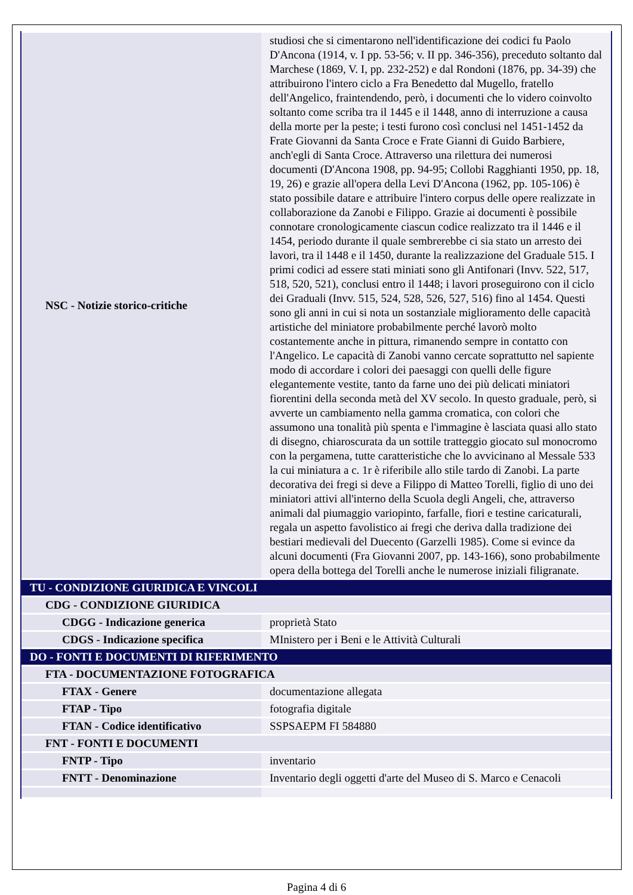| NSC - Notizie storico-critiche | studiosi che si cimentarono nell'identificazione dei codici fu Paolo D'Ancona (1914, v. I pp. 53-56; v. II pp. 346-356), preceduto soltanto dal Marchese (1869, V. I, pp. 232-252) e dal Rondoni (1876, pp. 34-39) che attribuirono l'intero ciclo a Fra Benedetto dal Mugello, fratello dell'Angelico, fraintendendo, però, i documenti che lo videro coinvolto soltanto come scriba tra il 1445 e il 1448, anno di interruzione a causa della morte per la peste; i testi furono così conclusi nel 1451-1452 da Frate Giovanni da Santa Croce e Frate Gianni di Guido Barbiere, anch'egli di Santa Croce. Attraverso una rilettura dei numerosi documenti (D'Ancona 1908, pp. 94-95; Collobi Ragghianti 1950, pp. 18, 19, 26) e grazie all'opera della Levi D'Ancona (1962, pp. 105-106) è stato possibile datare e attribuire l'intero corpus delle opere realizzate in collaborazione da Zanobi e Filippo. Grazie ai documenti è possibile connotare cronologicamente ciascun codice realizzato tra il 1446 e il 1454, periodo durante il quale sembrerebbe ci sia stato un arresto dei lavori, tra il 1448 e il 1450, durante la realizzazione del Graduale 515. I primi codici ad essere stati miniati sono gli Antifonari (Invv. 522, 517, 518, 520, 521), conclusi entro il 1448; i lavori proseguirono con il ciclo dei Graduali (Invv. 515, 524, 528, 526, 527, 516) fino al 1454. Questi sono gli anni in cui si nota un sostanziale miglioramento delle capacità artistiche del miniatore probabilmente perché lavorò molto costantemente anche in pittura, rimanendo sempre in contatto con l'Angelico. Le capacità di Zanobi vanno cercate soprattutto nel sapiente modo di accordare i colori dei paesaggi con quelli delle figure elegantemente vestite, tanto da farne uno dei più delicati miniatori fiorentini della seconda metà del XV secolo. In questo graduale, però, si avverte un cambiamento nella gamma cromatica, con colori che assumono una tonalità più spenta e l'immagine è lasciata quasi allo stato di disegno, chiaroscurata da un sottile tratteggio giocato sul monocromo con la pergamena, tutte caratteristiche che lo avvicinano al Messale 533 la cui miniatura a c. 1r è riferibile allo stile tardo di Zanobi. La parte decorativa dei fregi si deve a Filippo di Matteo Torelli, figlio di uno dei miniatori attivi all'interno della Scuola degli Angeli, che, attraverso animali dal piumaggio variopinto, farfalle, fiori e testine caricaturali, regala un aspetto favolistico ai fregi che deriva dalla tradizione dei bestiari medievali del Duecento (Garzelli 1985). Come si evince da alcuni documenti (Fra Giovanni 2007, pp. 143-166), sono probabilmente opera della bottega del Torelli anche le numerose iniziali filigranate. |
| TU - CONDIZIONE GIURIDICA E VINCOLI | |
| CDG - CONDIZIONE GIURIDICA | |
| CDGG - Indicazione generica | proprietà Stato |
| CDGS - Indicazione specifica | MInistero per i Beni e le Attività Culturali |
| DO - FONTI E DOCUMENTI DI RIFERIMENTO | |
| FTA - DOCUMENTAZIONE FOTOGRAFICA | |
| FTAX - Genere | documentazione allegata |
| FTAP - Tipo | fotografia digitale |
| FTAN - Codice identificativo | SSPSAEPM FI 584880 |
| FNT - FONTI E DOCUMENTI | |
| FNTP - Tipo | inventario |
| FNTT - Denominazione | Inventario degli oggetti d'arte del Museo di S. Marco e Cenacoli |
Pagina 4 di 6